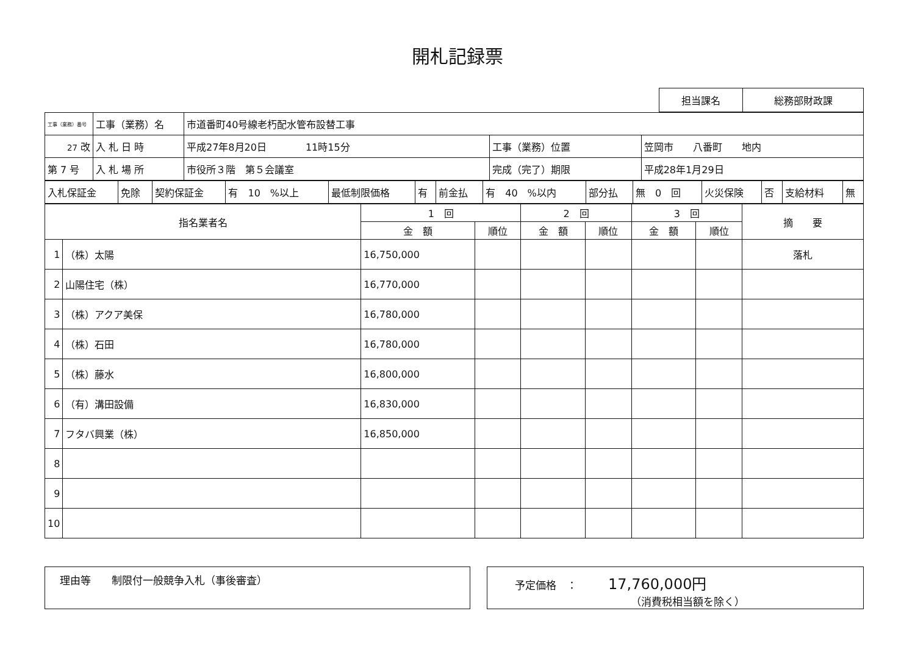開札記録票
| 担当課名 | 総務部財政課 |
| 工事（業務）番号 | 工事（業務）名 | 市道番町40号線老朽配水管布設替工事 | | |
| 27 改 | 入 札 日 時 | 平成27年8月20日 11時15分 | 工事（業務）位置 | 笠岡市 八番町 地内 |
| 第 7 号 | 入 札 場 所 | 市役所３階 第５会議室 | 完成（完了）期限 | 平成28年1月29日 |
| 入札保証金 | 免除 | 契約保証金 | 有 10 %以上 | 最低制限価格 | 有 | 前金払 | 有 40 %以内 | 部分払 | 無 0 回 | 火災保険 | 否 | 支給材料 | 無 |
| 指名業者名 | | 1 回 | | 2 回 | | 3 回 | | 摘 要 |
| --- | --- | --- | --- | --- | --- | --- | --- | --- |
| | | 金 額 | 順位 | 金 額 | 順位 | 金 額 | 順位 | |
| 1 | （株）太陽 | 16,750,000 | | | | | | 落札 |
| 2 | 山陽住宅（株） | 16,770,000 | | | | | | |
| 3 | （株）アクア美保 | 16,780,000 | | | | | | |
| 4 | （株）石田 | 16,780,000 | | | | | | |
| 5 | （株）藤水 | 16,800,000 | | | | | | |
| 6 | （有）溝田設備 | 16,830,000 | | | | | | |
| 7 | フタバ興業（株） | 16,850,000 | | | | | | |
| 8 | | | | | | | | |
| 9 | | | | | | | | |
| 10 | | | | | | | | |
理由等　　制限付一般競争入札（事後審査） 予定価格　：　　　17,760,000円
（消費税相当額を除く）